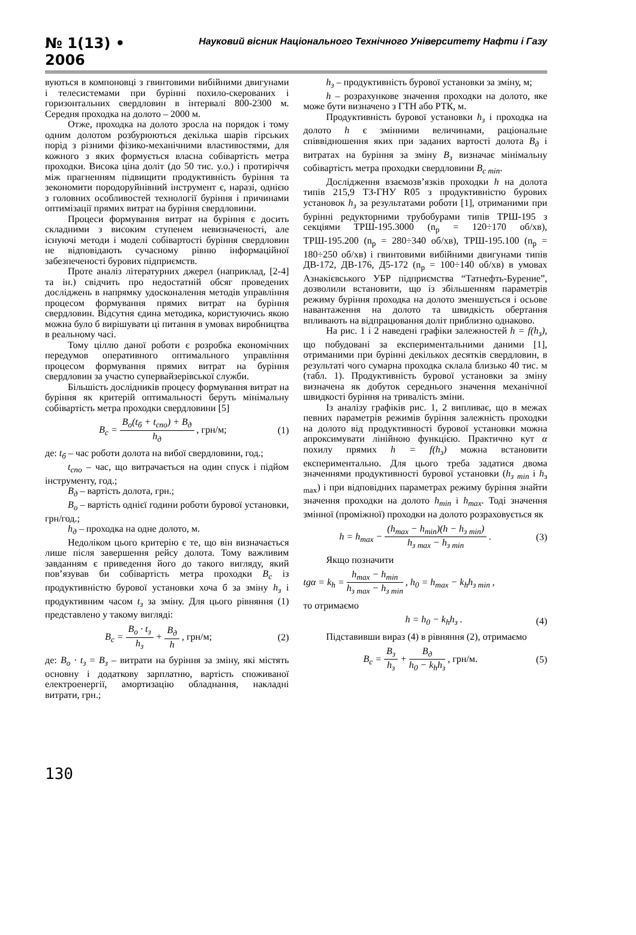№ 1(13) • 2006
Науковий вісник Національного Технічного Університету Нафти і Газу
вуються в компоновці з гвинтовими вибійними двигунами і телесистемами при бурінні похило-скерованих і горизонтальних свердловин в інтервалі 800-2300 м. Середня проходка на долото – 2000 м.
Отже, проходка на долото зросла на порядок і тому одним долотом розбурюються декілька шарів гірських порід з різними фізико-механічними властивостями, для кожного з яких формується власна собівартість метра проходки. Висока ціна доліт (до 50 тис. у.о.) і протиріччя між прагненням підвищити продуктивність буріння та зекономити породоруйнівний інструмент є, наразі, однією з головних особливостей технології буріння і причинами оптимізації прямих витрат на буріння свердловини.
Процеси формування витрат на буріння є досить складними з високим ступенем невизначеності, але існуючі методи і моделі собівартості буріння свердловин не відповідають сучасному рівню інформаційної забезпеченості бурових підприємств.
Проте аналіз літературних джерел (наприклад, [2-4] та ін.) свідчить про недостатній обсяг проведених досліджень в напрямку удосконалення методів управління процесом формування прямих витрат на буріння свердловин. Відсутня єдина методика, користуючись якою можна було б вирішувати ці питання в умовах виробництва в реальному часі.
Тому ціллю даної роботи є розробка економічних передумов оперативного оптимального управління процесом формування прямих витрат на буріння свердловин за участю супервайзерівської служби.
Більшість дослідників процесу формування витрат на буріння як критерій оптимальності беруть мінімальну собівартість метра проходки свердловини [5]
B<sub>c</sub> = B<sub>o</sub>(t<sub>б</sub> + t<sub>спо</sub>) + B<sub>д</sub> h<sub>д</sub> , грн/м; (1)
де: t<sub>б</sub> – час роботи долота на вибої свердловини, год.;
t<sub>спо</sub> – час, що витрачається на один спуск і підйом інструменту, год.;
B<sub>д</sub> – вартість долота, грн.;
B<sub>o</sub> – вартість однієї години роботи бурової установки, грн/год.;
h<sub>д</sub> – проходка на одне долото, м.
Недоліком цього критерію є те, що він визначається лише після завершення рейсу долота. Тому важливим завданням є приведення його до такого вигляду, який пов’язував би собівартість метра проходки B<sub>c</sub> із продуктивністю бурової установки хоча б за зміну h<sub>з</sub> і продуктивним часом t<sub>з</sub> за зміну. Для цього рівняння (1) представлено у такому вигляді:
B<sub>c</sub> = B<sub>o</sub> · t<sub>з</sub> h<sub>з</sub> + B<sub>д</sub> h , грн/м; (2)
де: B<sub>o</sub> · t<sub>з</sub> = B<sub>з</sub> – витрати на буріння за зміну, які містять основну і додаткову зарплатню, вартість споживаної електроенергії, амортизацію обладнання, накладні витрати, грн.;
h<sub>з</sub> – продуктивність бурової установки за зміну, м;
h – розрахункове значення проходки на долото, яке може бути визначено з ГТН або РТК, м.
Продуктивність бурової установки h<sub>з</sub> і проходка на долото h є змінними величинами, раціональне співвідношення яких при заданих вартості долота B<sub>д</sub> і витратах на буріння за зміну B<sub>з</sub> визначає мінімальну собівартість метра проходки свердловини B<sub>c min</sub>.
Дослідження взаємозв’язків проходки h на долота типів 215,9 ТЗ-ГНУ R05 з продуктивністю бурових установок h<sub>з</sub> за результатами роботи [1], отриманими при бурінні редукторними трубобурами типів ТРШ-195 з секціями ТРШ-195.3000 (n<sub>р</sub> = 120÷170 об/хв), ТРШ-195.200 (n<sub>р</sub> = 280÷340 об/хв), ТРШ-195.100 (n<sub>р</sub> = 180÷250 об/хв) і гвинтовими вибійними двигунами типів ДВ-172, ДВ-176, Д5-172 (n<sub>р</sub> = 100÷140 об/хв) в умовах Азнакієвського УБР підприємства “Татнефть-Бурение”, дозволили встановити, що із збільшенням параметрів режиму буріння проходка на долото зменшується і осьове навантаження на долото та швидкість обертання впливають на відпрацювання доліт приблизно однаково.
На рис. 1 і 2 наведені графіки залежностей h = f(h<sub>з</sub>), що побудовані за експериментальними даними [1], отриманими при бурінні декількох десятків свердловин, в результаті чого сумарна проходка склала близько 40 тис. м (табл. 1). Продуктивність бурової установки за зміну визначена як добуток середнього значення механічної швидкості буріння на тривалість зміни.
Із аналізу графіків рис. 1, 2 випливає, що в межах певних параметрів режимів буріння залежність проходки на долото від продуктивності бурової установки можна апроксимувати лінійною функцією. Практично кут α похилу прямих h = f(h<sub>з</sub>) можна встановити експериментально. Для цього треба задатися двома значеннями продуктивності бурової установки (h<sub>з min</sub> і h<sub>з max</sub>) і при відповідних параметрах режиму буріння знайти значення проходки на долото h<sub>min</sub> і h<sub>max</sub>. Тоді значення змінної (проміжної) проходки на долото розраховується як
h = h<sub>max</sub> − (h<sub>max</sub> − h<sub>min</sub>)(h − h<sub>з min</sub>) h<sub>з max</sub> − h<sub>з min</sub> . (3)
Якщо позначити
tgα = k<sub>h</sub> = h<sub>max</sub> − h<sub>min</sub> h<sub>з max</sub> − h<sub>з min</sub> , h<sub>0</sub> = h<sub>max</sub> − k<sub>h</sub>h<sub>з min</sub> ,
то отримаємо
h = h<sub>0</sub> − k<sub>h</sub>h<sub>з</sub> . (4)
Підставивши вираз (4) в рівняння (2), отримаємо
B<sub>c</sub> = B<sub>з</sub> h<sub>з</sub> + B<sub>д</sub> h<sub>0</sub> − k<sub>h</sub>h<sub>з</sub> , грн/м. (5)
130